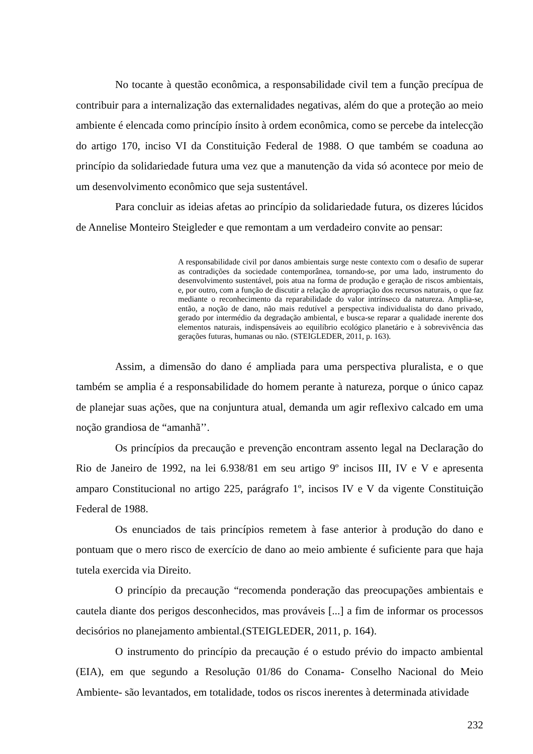No tocante à questão econômica, a responsabilidade civil tem a função precípua de contribuir para a internalização das externalidades negativas, além do que a proteção ao meio ambiente é elencada como princípio ínsito à ordem econômica, como se percebe da intelecção do artigo 170, inciso VI da Constituição Federal de 1988. O que também se coaduna ao princípio da solidariedade futura uma vez que a manutenção da vida só acontece por meio de um desenvolvimento econômico que seja sustentável.
Para concluir as ideias afetas ao princípio da solidariedade futura, os dizeres lúcidos de Annelise Monteiro Steigleder e que remontam a um verdadeiro convite ao pensar:
A responsabilidade civil por danos ambientais surge neste contexto com o desafio de superar as contradições da sociedade contemporânea, tornando-se, por uma lado, instrumento do desenvolvimento sustentável, pois atua na forma de produção e geração de riscos ambientais, e, por outro, com a função de discutir a relação de apropriação dos recursos naturais, o que faz mediante o reconhecimento da reparabilidade do valor intrínseco da natureza. Amplia-se, então, a noção de dano, não mais redutível a perspectiva individualista do dano privado, gerado por intermédio da degradação ambiental, e busca-se reparar a qualidade inerente dos elementos naturais, indispensáveis ao equilíbrio ecológico planetário e à sobrevivência das gerações futuras, humanas ou não. (STEIGLEDER, 2011, p. 163).
Assim, a dimensão do dano é ampliada para uma perspectiva pluralista, e o que também se amplia é a responsabilidade do homem perante à natureza, porque o único capaz de planejar suas ações, que na conjuntura atual, demanda um agir reflexivo calcado em uma noção grandiosa de “amanhã’’.
Os princípios da precaução e prevenção encontram assento legal na Declaração do Rio de Janeiro de 1992, na lei 6.938/81 em seu artigo 9º incisos III, IV e V e apresenta amparo Constitucional no artigo 225, parágrafo 1º, incisos IV e V da vigente Constituição Federal de 1988.
Os enunciados de tais princípios remetem à fase anterior à produção do dano e pontuam que o mero risco de exercício de dano ao meio ambiente é suficiente para que haja tutela exercida via Direito.
O princípio da precaução “recomenda ponderação das preocupações ambientais e cautela diante dos perigos desconhecidos, mas prováveis [...] a fim de informar os processos decisórios no planejamento ambiental.(STEIGLEDER, 2011, p. 164).
O instrumento do princípio da precaução é o estudo prévio do impacto ambiental (EIA), em que segundo a Resolução 01/86 do Conama- Conselho Nacional do Meio Ambiente- são levantados, em totalidade, todos os riscos inerentes à determinada atividade
232